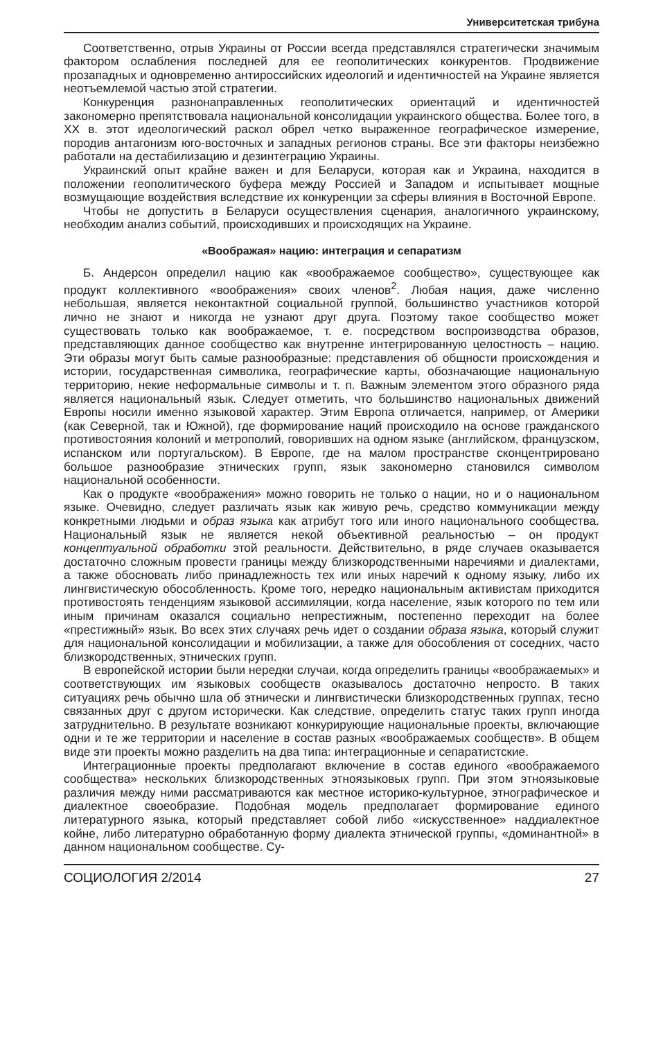Университетская трибуна
Соответственно, отрыв Украины от России всегда представлялся стратегически значимым фактором ослабления последней для ее геополитических конкурентов. Продвижение прозападных и одновременно антироссийских идеологий и идентичностей на Украине является неотъемлемой частью этой стратегии.
Конкуренция разнонаправленных геополитических ориентаций и идентичностей закономерно препятствовала национальной консолидации украинского общества. Более того, в ХХ в. этот идеологический раскол обрел четко выраженное географическое измерение, породив антагонизм юго-восточных и западных регионов страны. Все эти факторы неизбежно работали на дестабилизацию и дезинтеграцию Украины.
Украинский опыт крайне важен и для Беларуси, которая как и Украина, находится в положении геополитического буфера между Россией и Западом и испытывает мощные возмущающие воздействия вследствие их конкуренции за сферы влияния в Восточной Европе.
Чтобы не допустить в Беларуси осуществления сценария, аналогичного украинскому, необходим анализ событий, происходивших и происходящих на Украине.
«Воображая» нацию: интеграция и сепаратизм
Б. Андерсон определил нацию как «воображаемое сообщество», существующее как продукт коллективного «воображения» своих членов<sup>2</sup>. Любая нация, даже численно небольшая, является неконтактной социальной группой, большинство участников которой лично не знают и никогда не узнают друг друга. Поэтому такое сообщество может существовать только как воображаемое, т. е. посредством воспроизводства образов, представляющих данное сообщество как внутренне интегрированную целостность – нацию. Эти образы могут быть самые разнообразные: представления об общности происхождения и истории, государственная символика, географические карты, обозначающие национальную территорию, некие неформальные символы и т. п. Важным элементом этого образного ряда является национальный язык. Следует отметить, что большинство национальных движений Европы носили именно языковой характер. Этим Европа отличается, например, от Америки (как Северной, так и Южной), где формирование наций происходило на основе гражданского противостояния колоний и метрополий, говоривших на одном языке (английском, французском, испанском или португальском). В Европе, где на малом пространстве сконцентрировано большое разнообразие этнических групп, язык закономерно становился символом национальной особенности.
Как о продукте «воображения» можно говорить не только о нации, но и о национальном языке. Очевидно, следует различать язык как живую речь, средство коммуникации между конкретными людьми и образ языка как атрибут того или иного национального сообщества. Национальный язык не является некой объективной реальностью – он продукт концептуальной обработки этой реальности. Действительно, в ряде случаев оказывается достаточно сложным провести границы между близкородственными наречиями и диалектами, а также обосновать либо принадлежность тех или иных наречий к одному языку, либо их лингвистическую обособленность. Кроме того, нередко национальным активистам приходится противостоять тенденциям языковой ассимиляции, когда население, язык которого по тем или иным причинам оказался социально непрестижным, постепенно переходит на более «престижный» язык. Во всех этих случаях речь идет о создании образа языка, который служит для национальной консолидации и мобилизации, а также для обособления от соседних, часто близкородственных, этнических групп.
В европейской истории были нередки случаи, когда определить границы «воображаемых» и соответствующих им языковых сообществ оказывалось достаточно непросто. В таких ситуациях речь обычно шла об этнически и лингвистически близкородственных группах, тесно связанных друг с другом исторически. Как следствие, определить статус таких групп иногда затруднительно. В результате возникают конкурирующие национальные проекты, включающие одни и те же территории и население в состав разных «воображаемых сообществ». В общем виде эти проекты можно разделить на два типа: интеграционные и сепаратистские.
Интеграционные проекты предполагают включение в состав единого «воображаемого сообщества» нескольких близкородственных этноязыковых групп. При этом этноязыковые различия между ними рассматриваются как местное историко-культурное, этнографическое и диалектное своеобразие. Подобная модель предполагает формирование единого литературного языка, который представляет собой либо «искусственное» наддиалектное койне, либо литературно обработанную форму диалекта этнической группы, «доминантной» в данном национальном сообществе. Су-
СОЦИОЛОГИЯ 2/2014 27